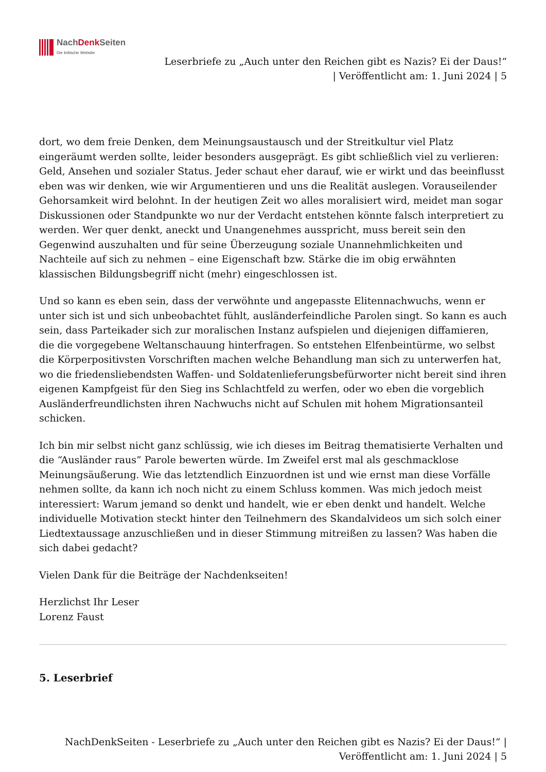NachDenk Seiten
Die kritische Website
Leserbriefe zu „Auch unter den Reichen gibt es Nazis? Ei der Daus!“
| Veröffentlicht am: 1. Juni 2024 | 5
dort, wo dem freie Denken, dem Meinungsaustausch und der Streitkultur viel Platz eingeräumt werden sollte, leider besonders ausgeprägt. Es gibt schließlich viel zu verlieren: Geld, Ansehen und sozialer Status. Jeder schaut eher darauf, wie er wirkt und das beeinflusst eben was wir denken, wie wir Argumentieren und uns die Realität auslegen. Vorauseilender Gehorsamkeit wird belohnt. In der heutigen Zeit wo alles moralisiert wird, meidet man sogar Diskussionen oder Standpunkte wo nur der Verdacht entstehen könnte falsch interpretiert zu werden. Wer quer denkt, aneckt und Unangenehmes ausspricht, muss bereit sein den Gegenwind auszuhalten und für seine Überzeugung soziale Unannehmlichkeiten und Nachteile auf sich zu nehmen – eine Eigenschaft bzw. Stärke die im obig erwähnten klassischen Bildungsbegriff nicht (mehr) eingeschlossen ist.
Und so kann es eben sein, dass der verwöhnte und angepasste Elitennachwuchs, wenn er unter sich ist und sich unbeobachtet fühlt, ausländerfeindliche Parolen singt. So kann es auch sein, dass Parteikader sich zur moralischen Instanz aufspielen und diejenigen diffamieren, die die vorgegebene Weltanschauung hinterfragen. So entstehen Elfenbeintürme, wo selbst die Körperpositivsten Vorschriften machen welche Behandlung man sich zu unterwerfen hat, wo die friedensliebendsten Waffen- und Soldatenlieferungsbefürworter nicht bereit sind ihren eigenen Kampfgeist für den Sieg ins Schlachtfeld zu werfen, oder wo eben die vorgeblich Ausländerfreundlichsten ihren Nachwuchs nicht auf Schulen mit hohem Migrationsanteil schicken.
Ich bin mir selbst nicht ganz schlüssig, wie ich dieses im Beitrag thematisierte Verhalten und die “Ausländer raus” Parole bewerten würde. Im Zweifel erst mal als geschmacklose Meinungsäußerung. Wie das letztendlich Einzuordnen ist und wie ernst man diese Vorfälle nehmen sollte, da kann ich noch nicht zu einem Schluss kommen. Was mich jedoch meist interessiert: Warum jemand so denkt und handelt, wie er eben denkt und handelt. Welche individuelle Motivation steckt hinter den Teilnehmern des Skandalvideos um sich solch einer Liedtextaussage anzuschließen und in dieser Stimmung mitreißen zu lassen? Was haben die sich dabei gedacht?
Vielen Dank für die Beiträge der Nachdenkseiten!
Herzlichst Ihr Leser
Lorenz Faust
5. Leserbrief
NachDenkSeiten - Leserbriefe zu „Auch unter den Reichen gibt es Nazis? Ei der Daus!“ |
Veröffentlicht am: 1. Juni 2024 | 5